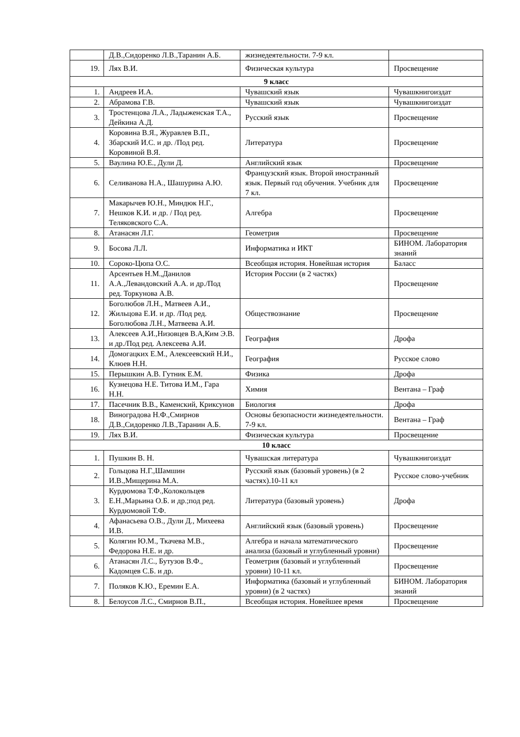| | Д.В.,Сидоренко Л.В.,Таранин А.Б. | жизнедеятельности. 7-9 кл. | |
| 19. | Лях В.И. | Физическая культура | Просвещение |
| 9 класс | | | |
| 1. | Андреев И.А. | Чувашский язык | Чувашкнигоиздат |
| 2. | Абрамова Г.В. | Чувашский язык | Чувашкнигоиздат |
| 3. | Тростенцова Л.А., Ладыженская Т.А., Дейкина А.Д. | Русский язык | Просвещение |
| 4. | Коровина В.Я., Журавлев В.П., Збарский И.С. и др. /Под ред. Коровиной В.Я. | Литература | Просвещение |
| 5. | Ваулина Ю.Е., Дули Д. | Английский язык | Просвещение |
| 6. | Селиванова Н.А., Шашурина А.Ю. | Французский язык. Второй иностранный язык. Первый год обучения. Учебник для 7 кл. | Просвещение |
| 7. | Макарычев Ю.Н., Миндюк Н.Г., Нешков К.И. и др. / Под ред. Теляковского С.А. | Алгебра | Просвещение |
| 8. | Атанасян Л.Г. | Геометрия | Просвещение |
| 9. | Босова Л.Л. | Информатика и ИКТ | БИНОМ. Лаборатория знаний |
| 10. | Сороко-Цюпа О.С. | Всеобщая история. Новейшая история | Баласс |
| 11. | Арсентьев Н.М.,Данилов А.А.,Левандовский А.А. и др./Под ред. Торкунова А.В. | История России (в 2 частях) | Просвещение |
| 12. | Боголюбов Л.Н., Матвеев А.И., Жильцова Е.И. и др. /Под ред. Боголюбова Л.Н., Матвеева А.И. | Обществознание | Просвещение |
| 13. | Алексеев А.И.,Низовцев В.А,Ким Э.В. и др./Под ред. Алексеева А.И. | География | Дрофа |
| 14. | Домогацких Е.М., Алексеевский Н.И., Клюев Н.Н. | География | Русское слово |
| 15. | Перышкин А.В. Гутник Е.М. | Физика | Дрофа |
| 16. | Кузнецова Н.Е. Титова И.М., Гара Н.Н. | Химия | Вентана – Граф |
| 17. | Пасечник В.В., Каменский, Криксунов | Биология | Дрофа |
| 18. | Виноградова Н.Ф.,Смирнов Д.В.,Сидоренко Л.В.,Таранин А.Б. | Основы безопасности жизнедеятельности. 7-9 кл. | Вентана – Граф |
| 19. | Лях В.И. | Физическая культура | Просвещение |
| 10 класс | | | |
| 1. | Пушкин В. Н. | Чувашская литература | Чувашкнигоиздат |
| 2. | Гольцова Н.Г.,Шамшин И.В.,Мищерина М.А. | Русский язык (базовый уровень) (в 2 частях).10-11 кл | Русское слово-учебник |
| 3. | Курдюмова Т.Ф.,Колокольцев Е.Н.,Марьина О.Б. и др.;под ред. Курдюмовой Т.Ф. | Литература (базовый уровень) | Дрофа |
| 4. | Афанасьева О.В., Дули Д., Михеева И.В. | Английский язык (базовый уровень) | Просвещение |
| 5. | Колягин Ю.М., Ткачева М.В., Федорова Н.Е. и др. | Алгебра и начала математического анализа (базовый и углубленный уровни) | Просвещение |
| 6. | Атанасян Л.С., Бутузов В.Ф., Кадомцев С.Б. и др. | Геометрия (базовый и углубленный уровни) 10-11 кл. | Просвещение |
| 7. | Поляков К.Ю., Еремин Е.А. | Информатика (базовый и углубленный уровни) (в 2 частях) | БИНОМ. Лаборатория знаний |
| 8. | Белоусов Л.С., Смирнов В.П., | Всеобщая история. Новейшее время | Просвещение |